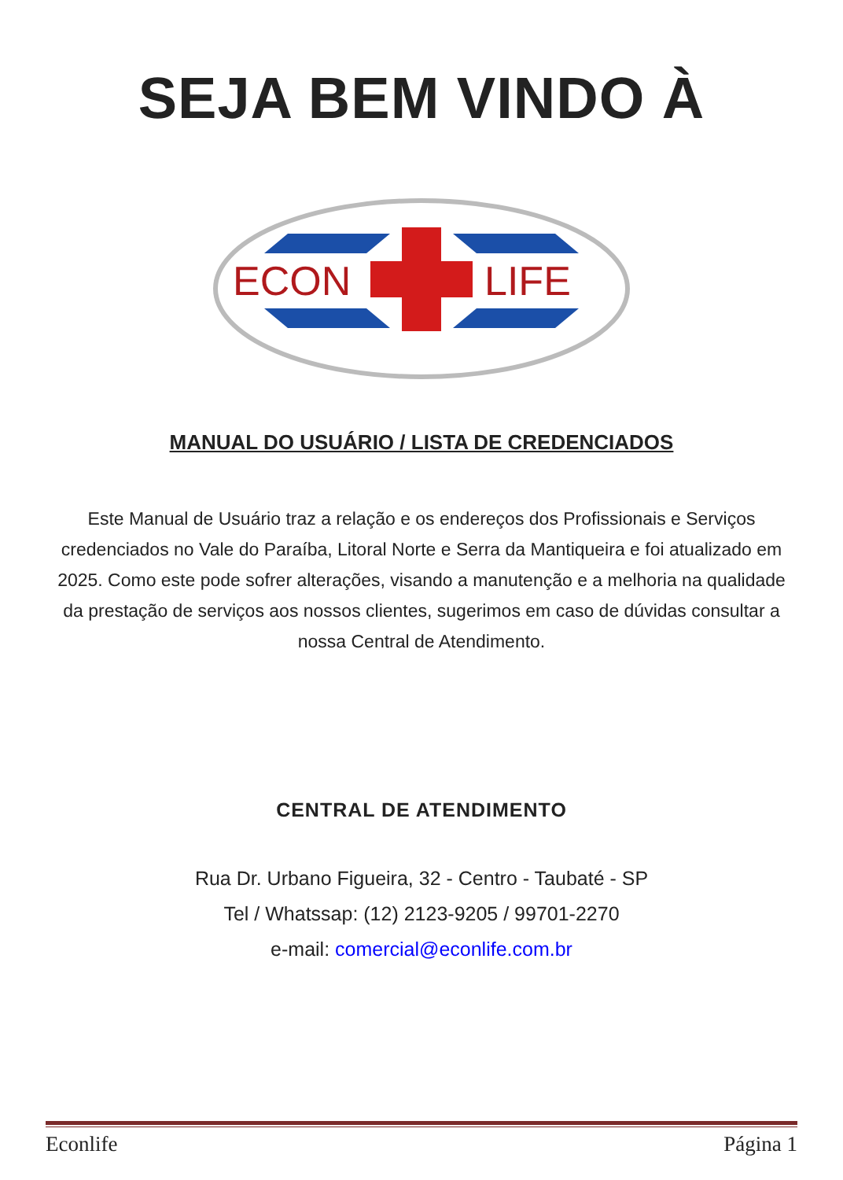SEJA BEM VINDO À
ECON
LIFE
MANUAL DO USUÁRIO / LISTA DE CREDENCIADOS
Este Manual de Usuário traz a relação e os endereços dos Profissionais e Serviços credenciados no Vale do Paraíba, Litoral Norte e Serra da Mantiqueira e foi atualizado em 2025. Como este pode sofrer alterações, visando a manutenção e a melhoria na qualidade da prestação de serviços aos nossos clientes, sugerimos em caso de dúvidas consultar a nossa Central de Atendimento.
CENTRAL DE ATENDIMENTO
Rua Dr. Urbano Figueira, 32 - Centro - Taubaté - SP
Tel / Whatssap: (12) 2123-9205 / 99701-2270
e-mail: comercial@econlife.com.br
Econlife Página 1